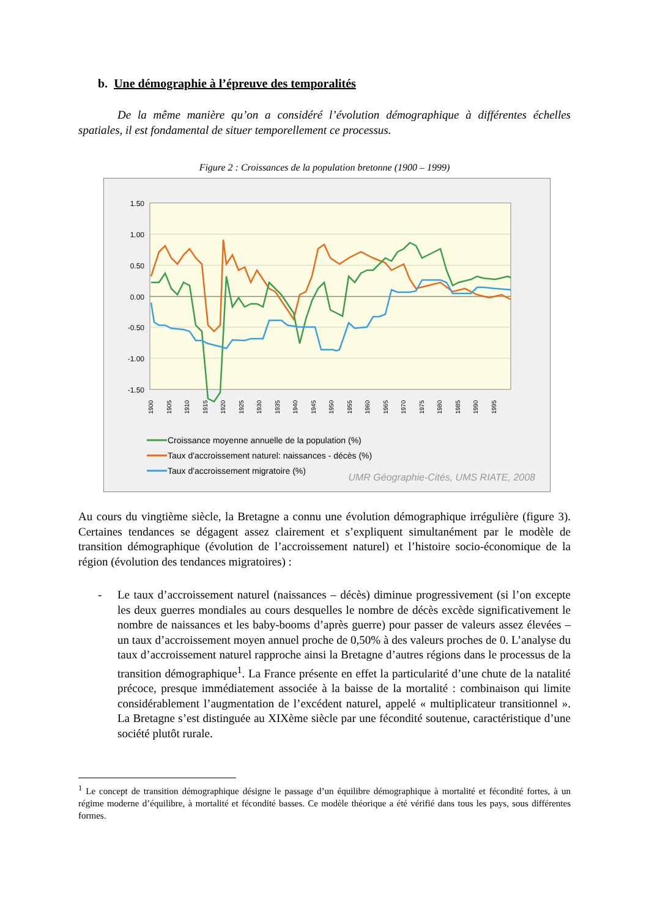b. Une démographie à l’épreuve des temporalités
De la même manière qu’on a considéré l’évolution démographique à différentes échelles spatiales, il est fondamental de situer temporellement ce processus.
Figure 2 : Croissances de la population bretonne (1900 – 1999)
1.50
1.00
0.50
0.00
-0.50
-1.00
-1.50
1900
1905
1910
1915
1920
1925
1930
1935
1940
1945
1950
1955
1960
1965
1970
1975
1980
1985
1990
1995
Croissance moyenne annuelle de la population (%)
Taux d'accroissement naturel: naissances - décès (%)
Taux d'accroissement migratoire (%)
UMR Géographie-Cités, UMS RIATE, 2008
Au cours du vingtième siècle, la Bretagne a connu une évolution démographique irrégulière (figure 3). Certaines tendances se dégagent assez clairement et s’expliquent simultanément par le modèle de transition démographique (évolution de l’accroissement naturel) et l’histoire socio-économique de la région (évolution des tendances migratoires) :
- Le taux d’accroissement naturel (naissances – décès) diminue progressivement (si l’on excepte les deux guerres mondiales au cours desquelles le nombre de décès excède significativement le nombre de naissances et les baby-booms d’après guerre) pour passer de valeurs assez élevées – un taux d’accroissement moyen annuel proche de 0,50% à des valeurs proches de 0. L’analyse du taux d’accroissement naturel rapproche ainsi la Bretagne d’autres régions dans le processus de la transition démographique<sup>1</sup>. La France présente en effet la particularité d’une chute de la natalité précoce, presque immédiatement associée à la baisse de la mortalité : combinaison qui limite considérablement l’augmentation de l’excédent naturel, appelé « multiplicateur transitionnel ». La Bretagne s’est distinguée au XIXème siècle par une fécondité soutenue, caractéristique d’une société plutôt rurale.
<sup>1</sup> Le concept de transition démographique désigne le passage d’un équilibre démographique à mortalité et fécondité fortes, à un régime moderne d’équilibre, à mortalité et fécondité basses. Ce modèle théorique a été vérifié dans tous les pays, sous différentes formes.